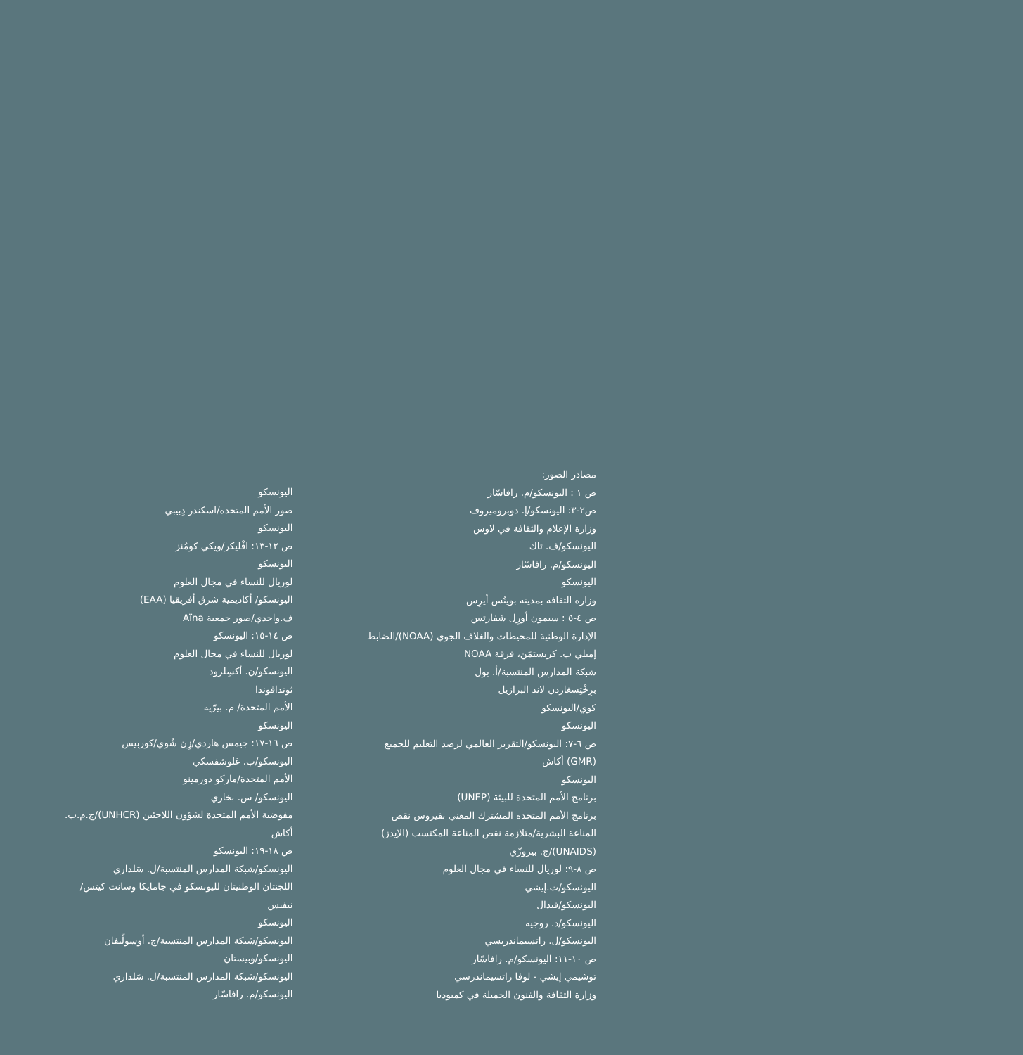مصادر الصور:
ص ١ : اليونسكو/م. رافاسّار
ص٢-٣: اليونسكو/إ. دوبروميروف
وزارة الإعلام والثقافة في لاوس
اليونسكو/ف. تاك
اليونسكو/م. رافاسّار
اليونسكو
وزارة الثقافة بمدينة بوينُس أيرِس
ص ٤-٥ : سيمون أورِل شفارتس
الإدارة الوطنية للمحيطات والغلاف الجوي (NOAA)/الضابط
إميلي ب. كريستمَن، فرقة NOAA
شبكة المدارس المنتسبة/أ. بول
برِخْتِسغاردن لاند البرازيل
كوي/اليونسكو
اليونسكو
ص ٦-٧: اليونسكو/التقرير العالمي لرصد التعليم للجميع
(GMR) أكاش
اليونسكو
برنامج الأمم المتحدة للبيئة (UNEP)
برنامج الأمم المتحدة المشترك المعني بفيروس نقص
المناعة البشرية/متلازمة نقص المناعة المكتسب (الإيدز)
(UNAIDS)/ج. بيروزّي
ص ٨-٩: لوريال للنساء في مجال العلوم
اليونسكو/ت.إيشي
اليونسكو/فيدال
اليونسكو/د. روجيه
اليونسكو/ل. راتسيماندريسي
ص ١٠-١١: اليونسكو/م. رافاسّار
توشيمي إيشي - لوفا راتسيماندرسي
وزارة الثقافة والفنون الجميلة في كمبوديا
اليونسكو
صور الأمم المتحدة/اسكندر دِبيبي
اليونسكو
ص ١٢-١٣: افْليكر/ويكي كومُنز
اليونسكو
لوريال للنساء في مجال العلوم
اليونسكو/ أكاديمية شرق أفريقيا (EAA)
ف.واحدي/صور جمعية Aïna
ص ١٤-١٥: اليونسكو
لوريال للنساء في مجال العلوم
اليونسكو/ن. أكسِلرود
ثوندافوندا
الأمم المتحدة/ م. بيرّيه
اليونسكو
ص ١٦-١٧: جيمس هاردي/زِن شُوي/كوربيس
اليونسكو/ب. غلوشفسكي
الأمم المتحدة/ماركو دورمينو
اليونسكو/ س. بخاري
مفوضية الأمم المتحدة لشؤون اللاجئين (UNHCR)/ج.م.ب.
أكاش
ص ١٨-١٩: اليونسكو
اليونسكو/شبكة المدارس المنتسبة/ل. سَلداري
اللجنتان الوطنيتان لليونسكو في جامايكا وسانت كيتس/
نيفيس
اليونسكو
اليونسكو/شبكة المدارس المنتسبة/ج. أوسولّيفان
اليونسكو/وبيستان
اليونسكو/شبكة المدارس المنتسبة/ل. سَلداري
اليونسكو/م. رافاسّار